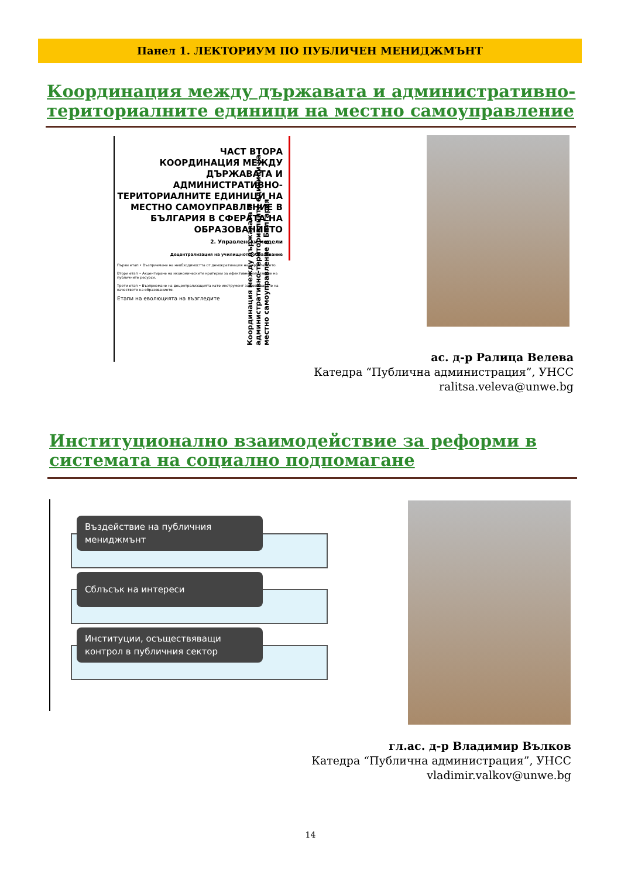Панел 1. ЛЕКТОРИУМ ПО ПУБЛИЧЕН МЕНИДЖМЪНТ
Координация между държавата и административно-
териториалните единици на местно самоуправление
ЧАСТ ВТОРА
КООРДИНАЦИЯ МЕЖДУ ДЪРЖАВАТА И АДМИНИСТРАТИВНО-ТЕРИТОРИАЛНИТЕ ЕДИНИЦИ НА МЕСТНО САМОУПРАВЛЕНИЕ В БЪЛГАРИЯ В СФЕРАТА НА ОБРАЗОВАНИЕТО
2. Управленски модели
Децентрализация на училищното образование
Първи етап • Възприемане на необходимостта от демократизация на управлението.
Втори етап • Акцентиране на икономическите критерии за ефективно използване на публичните ресурси.
Трети етап • Възприемане на децентрализацията като инструмент за повишаване на качеството на образованието.
Етапи на еволюцията на възгледите
Координация между държавата и административно-териториалните единици на местно самоуправление в България
ас. д-р Ралица Велева
Катедра “Публична администрация”, УНСС
ralitsa.veleva@unwe.bg
Институционално взаимодействие за реформи в
системата на социално подпомагане
Въздействие на публичния мениджмънт
Сблъсък на интереси
Институции, осъществяващи контрол в публичния сектор
гл.ас. д-р Владимир Вълков
Катедра “Публична администрация”, УНСС
vladimir.valkov@unwe.bg
14